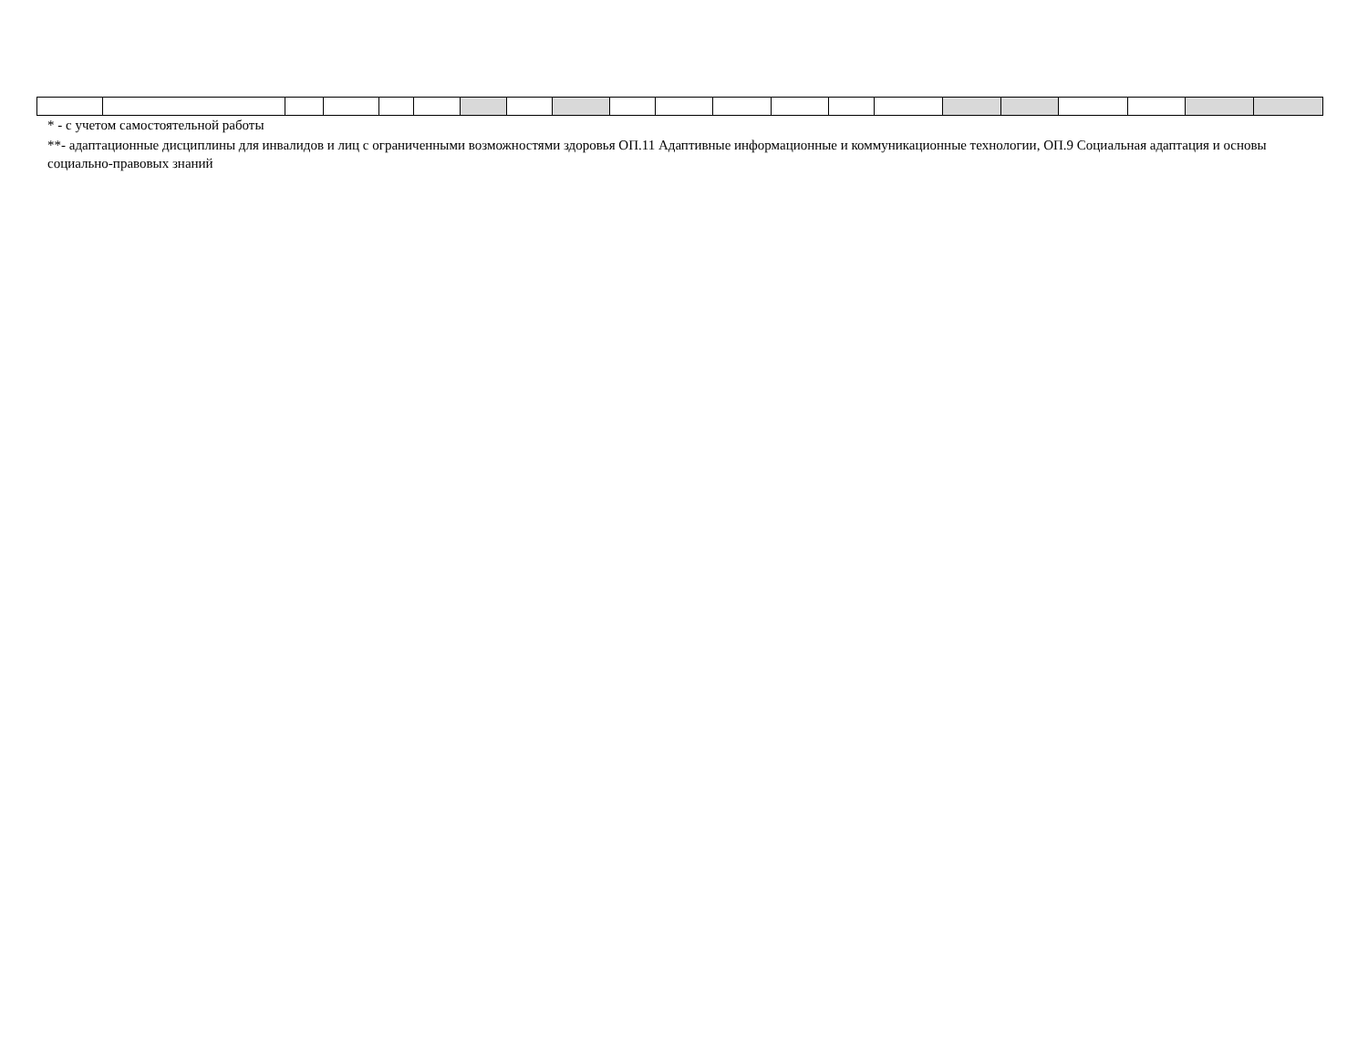* - с учетом самостоятельной работы
**- адаптационные дисциплины для инвалидов и лиц с ограниченными возможностями здоровья ОП.11 Адаптивные информационные и коммуникационные технологии, ОП.9 Социальная адаптация и основы социально-правовых знаний